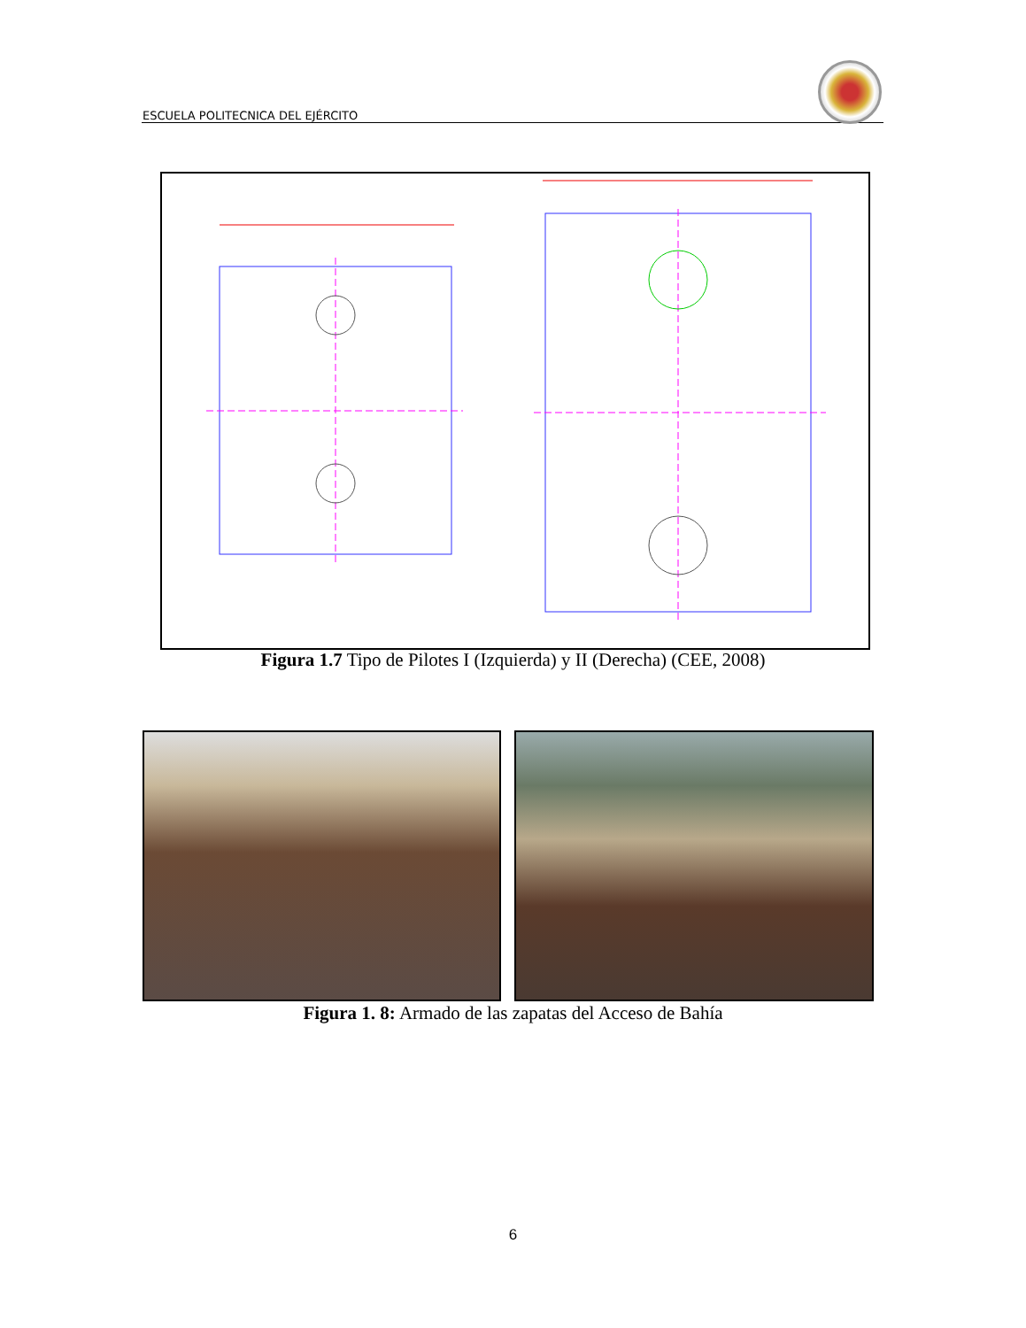ESCUELA POLITECNICA DEL EJÉRCITO
Figura 1.7 Tipo de Pilotes I (Izquierda) y II (Derecha) (CEE, 2008)
Figura 1. 8: Armado de las zapatas del Acceso de Bahía
6